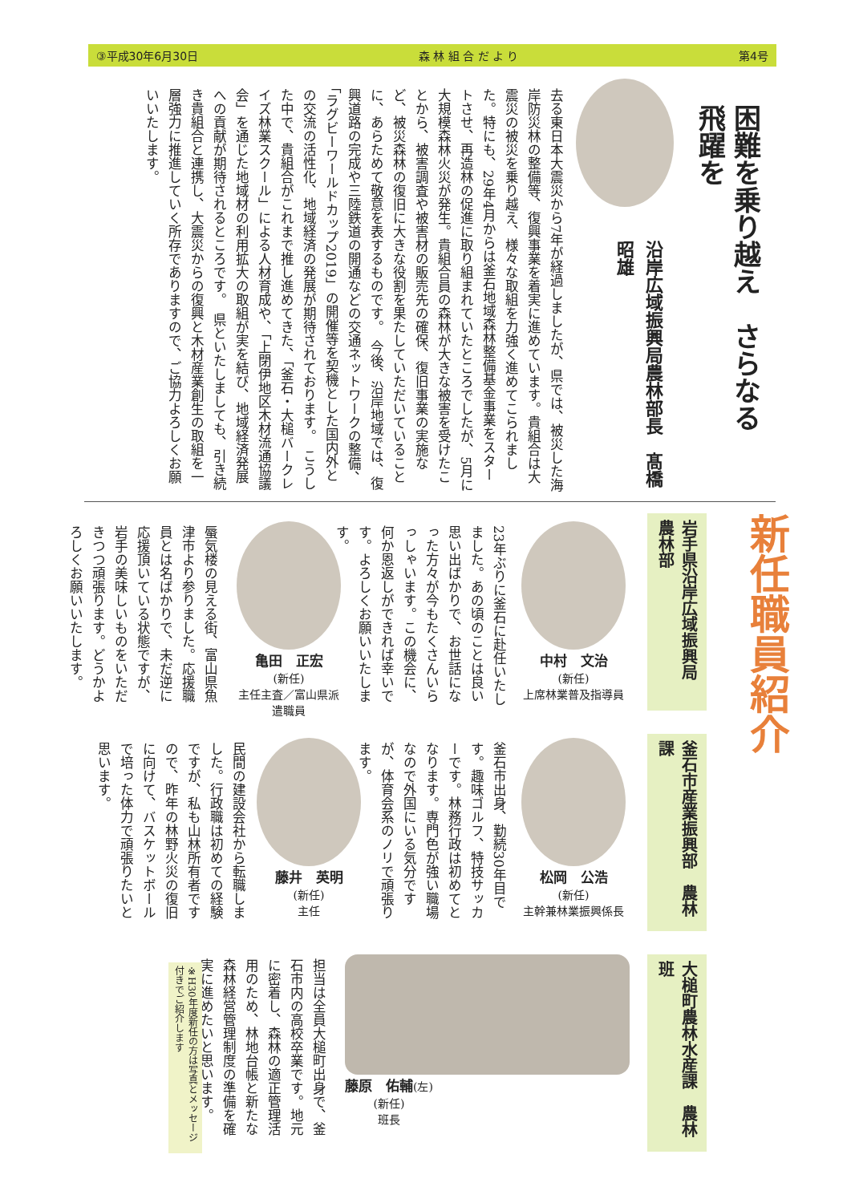③平成30年6月30日 森 林 組 合 だ よ り 第4号
困難を乗り越え　さらなる飛躍を
沿岸広域振興局農林部長　髙橋　昭雄
去る東日本大震災から7年が経過しましたが、県では、被災した海岸防災林の整備等、復興事業を着実に進めています。貴組合は大震災の被災を乗り越え、様々な取組を力強く進めてこられました。特にも、29年4月からは釜石地域森林整備基金事業をスタートさせ、再造林の促進に取り組まれていたところでしたが、5月に大規模森林火災が発生。貴組合員の森林が大きな被害を受けたことから、被害調査や被害材の販売先の確保、復旧事業の実施など、被災森林の復旧に大きな役割を果たしていただいていることに、あらためて敬意を表するものです。　今後、沿岸地域では、復興道路の完成や三陸鉄道の開通などの交通ネットワークの整備、「ラグビーワールドカップ2019」の開催等を契機とした国内外との交流の活性化、地域経済の発展が期待されております。　こうした中で、貴組合がこれまで推し進めてきた、「釜石・大槌バークレイズ林業スクール」による人材育成や、「上閉伊地区木材流通協議会」を通じた地域材の利用拡大の取組が実を結び、地域経済発展への貢献が期待されるところです。　県といたしましても、引き続き貴組合と連携し、大震災からの復興と木材産業創生の取組を一層強力に推進していく所存でありますので、ご協力よろしくお願いいたします。
新任職員紹介
岩手県沿岸広域振興局　農林部
釜石市産業振興部　農林課
大槌町農林水産課　農林班
中村　文治
(新任)
上席林業普及指導員
23年ぶりに釜石に赴任いたしました。あの頃のことは良い思い出ばかりで、お世話になった方々が今もたくさんいらっしゃいます。この機会に、何か恩返しができれば幸いです。よろしくお願いいたします。
亀田　正宏
(新任)
主任主査／富山県派遣職員
蜃気楼の見える街、富山県魚津市より参りました。応援職員とは名ばかりで、未だ逆に応援頂いている状態ですが、岩手の美味しいものをいただきつつ頑張ります。どうかよろしくお願いいたします。
松岡　公浩
(新任)
主幹兼林業振興係長
釜石市出身、勤続30年目です。趣味ゴルフ、特技サッカーです。林務行政は初めてとなります。専門色が強い職場なので外国にいる気分ですが、体育会系のノリで頑張ります。
藤井　英明
(新任)
主任
民間の建設会社から転職しました。行政職は初めての経験ですが、私も山林所有者ですので、昨年の林野火災の復旧に向けて、バスケットボールで培った体力で頑張りたいと思います。
藤原　佑輔(左)
(新任)
班長
担当は全員大槌町出身で、釜石市内の高校卒業です。地元に密着し、森林の適正管理活用のため、林地台帳と新たな森林経営管理制度の準備を確実に進めたいと思います。
※H30年度新任の方は写真とメッセージ付きでご紹介します